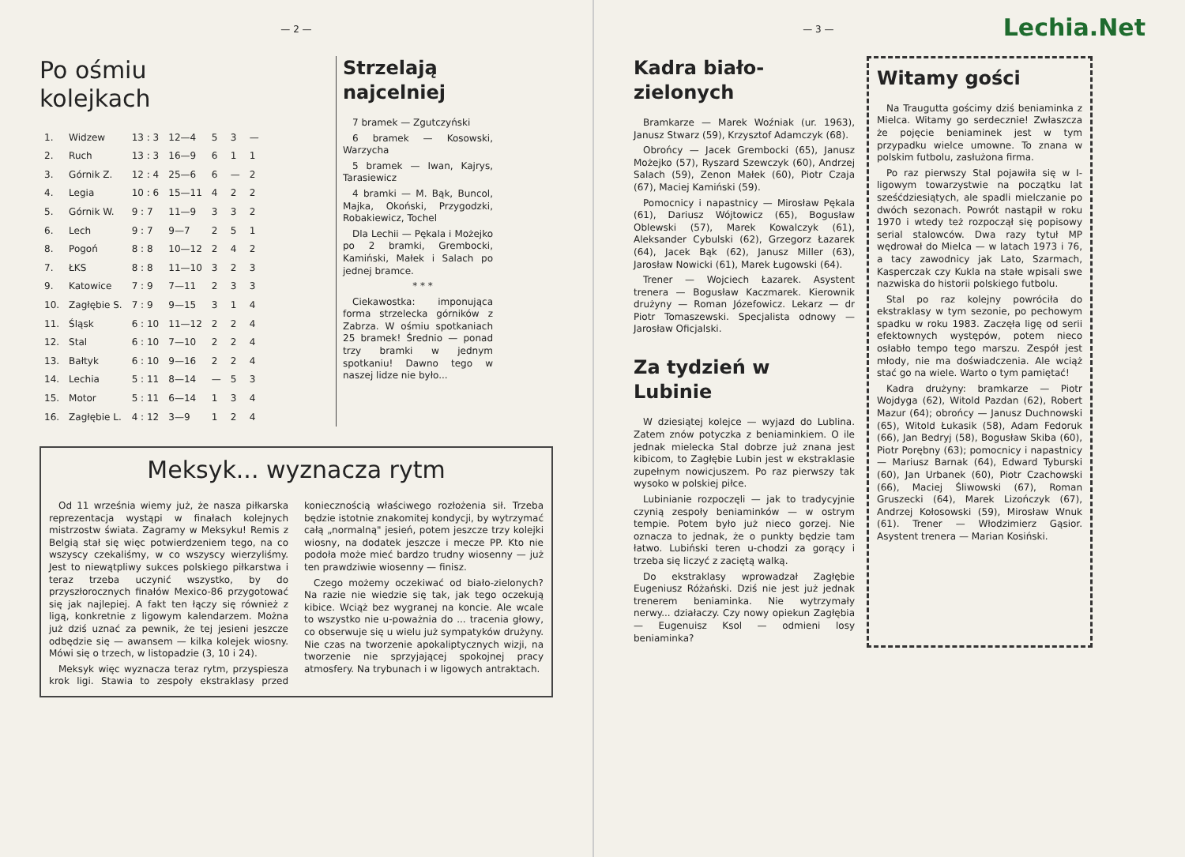— 2 —
Po ośmiu
kolejkach
| 1. | Widzew | 13 : 3 | 12—4 | 5 | 3 | — |
| 2. | Ruch | 13 : 3 | 16—9 | 6 | 1 | 1 |
| 3. | Górnik Z. | 12 : 4 | 25—6 | 6 | — | 2 |
| 4. | Legia | 10 : 6 | 15—11 | 4 | 2 | 2 |
| 5. | Górnik W. | 9 : 7 | 11—9 | 3 | 3 | 2 |
| 6. | Lech | 9 : 7 | 9—7 | 2 | 5 | 1 |
| 8. | Pogoń | 8 : 8 | 10—12 | 2 | 4 | 2 |
| 7. | ŁKS | 8 : 8 | 11—10 | 3 | 2 | 3 |
| 9. | Katowice | 7 : 9 | 7—11 | 2 | 3 | 3 |
| 10. | Zagłębie S. | 7 : 9 | 9—15 | 3 | 1 | 4 |
| 11. | Śląsk | 6 : 10 | 11—12 | 2 | 2 | 4 |
| 12. | Stal | 6 : 10 | 7—10 | 2 | 2 | 4 |
| 13. | Bałtyk | 6 : 10 | 9—16 | 2 | 2 | 4 |
| 14. | Lechia | 5 : 11 | 8—14 | — | 5 | 3 |
| 15. | Motor | 5 : 11 | 6—14 | 1 | 3 | 4 |
| 16. | Zagłębie L. | 4 : 12 | 3—9 | 1 | 2 | 4 |
Strzelają najcelniej
7 bramek — Zgutczyński
6 bramek — Kosowski, Warzycha
5 bramek — Iwan, Kajrys, Tarasiewicz
4 bramki — M. Bąk, Buncol, Majka, Okoński, Przygodzki, Robakiewicz, Tochel
Dla Lechii — Pękala i Możejko po 2 bramki, Grembocki, Kamiński, Małek i Salach po jednej bramce.
* * *
Ciekawostka: imponująca forma strzelecka górników z Zabrza. W ośmiu spotkaniach 25 bramek! Średnio — ponad trzy bramki w jednym spotkaniu! Dawno tego w naszej lidze nie było...
Meksyk... wyznacza rytm
Od 11 września wiemy już, że nasza piłkarska reprezentacja wystąpi w finałach kolejnych mistrzostw świata. Zagramy w Meksyku! Remis z Belgią stał się więc potwierdzeniem tego, na co wszyscy czekaliśmy, w co wszyscy wierzyliśmy. Jest to niewątpliwy sukces polskiego piłkarstwa i teraz trzeba uczynić wszystko, by do przyszłorocznych finałów Mexico-86 przygotować się jak najlepiej. A fakt ten łączy się również z ligą, konkretnie z ligowym kalendarzem. Można już dziś uznać za pewnik, że tej jesieni jeszcze odbędzie się — awansem — kilka kolejek wiosny. Mówi się o trzech, w listopadzie (3, 10 i 24).
Meksyk więc wyznacza teraz rytm, przyspiesza krok ligi. Stawia to zespoły ekstraklasy przed koniecznością właściwego rozłożenia sił. Trzeba będzie istotnie znakomitej kondycji, by wytrzymać całą „normalną" jesień, potem jeszcze trzy kolejki wiosny, na dodatek jeszcze i mecze PP. Kto nie podoła może mieć bardzo trudny wiosenny — już ten prawdziwie wiosenny — finisz.
Czego możemy oczekiwać od biało-zielonych? Na razie nie wiedzie się tak, jak tego oczekują kibice. Wciąż bez wygranej na koncie. Ale wcale to wszystko nie u-poważnia do ... tracenia głowy, co obserwuje się u wielu już sympatyków drużyny. Nie czas na tworzenie apokaliptycznych wizji, na tworzenie nie sprzyjającej spokojnej pracy atmosfery. Na trybunach i w ligowych antraktach.
Lechia.Net
— 3 —
Kadra biało-zielonych
Bramkarze — Marek Woźniak (ur. 1963), Janusz Stwarz (59), Krzysztof Adamczyk (68).
Obrońcy — Jacek Grembocki (65), Janusz Możejko (57), Ryszard Szewczyk (60), Andrzej Salach (59), Zenon Małek (60), Piotr Czaja (67), Maciej Kamiński (59).
Pomocnicy i napastnicy — Mirosław Pękala (61), Dariusz Wójtowicz (65), Bogusław Oblewski (57), Marek Kowalczyk (61), Aleksander Cybulski (62), Grzegorz Łazarek (64), Jacek Bąk (62), Janusz Miller (63), Jarosław Nowicki (61), Marek Ługowski (64).
Trener — Wojciech Łazarek. Asystent trenera — Bogusław Kaczmarek. Kierownik drużyny — Roman Józefowicz. Lekarz — dr Piotr Tomaszewski. Specjalista odnowy — Jarosław Oficjalski.
Za tydzień w Lubinie
W dziesiątej kolejce — wyjazd do Lublina. Zatem znów potyczka z beniaminkiem. O ile jednak mielecka Stal dobrze już znana jest kibicom, to Zagłębie Lubin jest w ekstraklasie zupełnym nowicjuszem. Po raz pierwszy tak wysoko w polskiej piłce.
Lubinianie rozpoczęli — jak to tradycyjnie czynią zespoły beniaminków — w ostrym tempie. Potem było już nieco gorzej. Nie oznacza to jednak, że o punkty będzie tam łatwo. Lubiński teren u-chodzi za gorący i trzeba się liczyć z zaciętą walką.
Do ekstraklasy wprowadzał Zagłębie Eugeniusz Różański. Dziś nie jest już jednak trenerem beniaminka. Nie wytrzymały nerwy... działaczy. Czy nowy opiekun Zagłębia — Eugenuisz Ksol — odmieni losy beniaminka?
Witamy gości
Na Traugutta gościmy dziś beniaminka z Mielca. Witamy go serdecznie! Zwłaszcza że pojęcie beniaminek jest w tym przypadku wielce umowne. To znana w polskim futbolu, zasłużona firma.
Po raz pierwszy Stal pojawiła się w I-ligowym towarzystwie na początku lat sześćdziesiątych, ale spadli mielczanie po dwóch sezonach. Powrót nastąpił w roku 1970 i wtedy też rozpoczął się popisowy serial stalowców. Dwa razy tytuł MP wędrował do Mielca — w latach 1973 i 76, a tacy zawodnicy jak Lato, Szarmach, Kasperczak czy Kukla na stałe wpisali swe nazwiska do historii polskiego futbolu.
Stal po raz kolejny powróciła do ekstraklasy w tym sezonie, po pechowym spadku w roku 1983. Zaczęła ligę od serii efektownych występów, potem nieco osłabło tempo tego marszu. Zespół jest młody, nie ma doświadczenia. Ale wciąż stać go na wiele. Warto o tym pamiętać!
Kadra drużyny: bramkarze — Piotr Wojdyga (62), Witold Pazdan (62), Robert Mazur (64); obrońcy — Janusz Duchnowski (65), Witold Łukasik (58), Adam Fedoruk (66), Jan Bedryj (58), Bogusław Skiba (60), Piotr Porębny (63); pomocnicy i napastnicy — Mariusz Barnak (64), Edward Tyburski (60), Jan Urbanek (60), Piotr Czachowski (66), Maciej Śliwowski (67), Roman Gruszecki (64), Marek Lizończyk (67), Andrzej Kołosowski (59), Mirosław Wnuk (61). Trener — Włodzimierz Gąsior. Asystent trenera — Marian Kosiński.